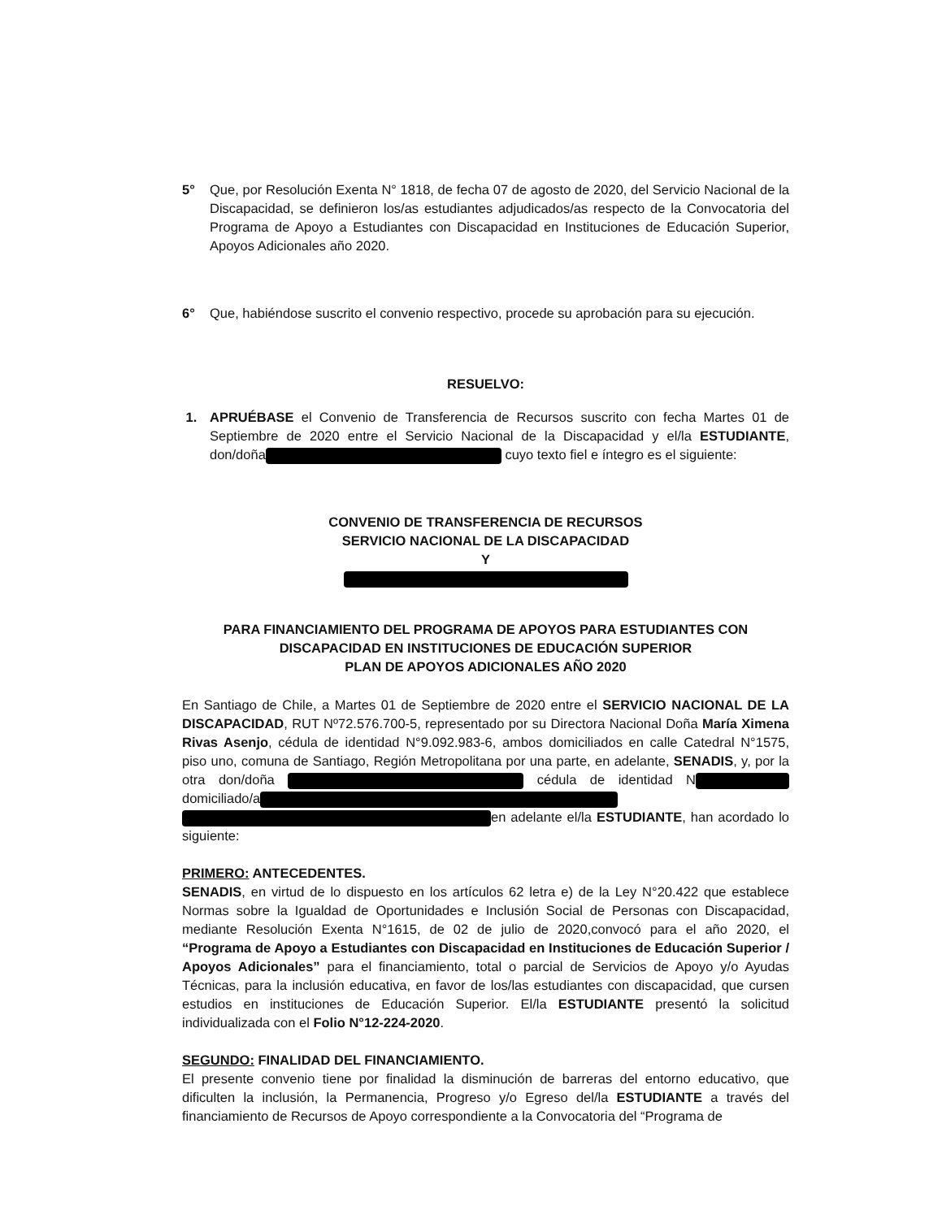5° Que, por Resolución Exenta N° 1818, de fecha 07 de agosto de 2020, del Servicio Nacional de la Discapacidad, se definieron los/as estudiantes adjudicados/as respecto de la Convocatoria del Programa de Apoyo a Estudiantes con Discapacidad en Instituciones de Educación Superior, Apoyos Adicionales año 2020.
6° Que, habiéndose suscrito el convenio respectivo, procede su aprobación para su ejecución.
RESUELVO:
1. APRUÉBASE el Convenio de Transferencia de Recursos suscrito con fecha Martes 01 de Septiembre de 2020 entre el Servicio Nacional de la Discapacidad y el/la ESTUDIANTE, don/doña cuyo texto fiel e íntegro es el siguiente:
CONVENIO DE TRANSFERENCIA DE RECURSOS
SERVICIO NACIONAL DE LA DISCAPACIDAD
Y
PARA FINANCIAMIENTO DEL PROGRAMA DE APOYOS PARA ESTUDIANTES CON DISCAPACIDAD EN INSTITUCIONES DE EDUCACIÓN SUPERIOR
PLAN DE APOYOS ADICIONALES AÑO 2020
En Santiago de Chile, a Martes 01 de Septiembre de 2020 entre el SERVICIO NACIONAL DE LA DISCAPACIDAD, RUT Nº72.576.700-5, representado por su Directora Nacional Doña María Ximena Rivas Asenjo, cédula de identidad N°9.092.983-6, ambos domiciliados en calle Catedral N°1575, piso uno, comuna de Santiago, Región Metropolitana por una parte, en adelante, SENADIS, y, por la otra don/doña cédula de identidad N domiciliado/a en adelante el/la ESTUDIANTE, han acordado lo siguiente:
PRIMERO: ANTECEDENTES.
SENADIS, en virtud de lo dispuesto en los artículos 62 letra e) de la Ley N°20.422 que establece Normas sobre la Igualdad de Oportunidades e Inclusión Social de Personas con Discapacidad, mediante Resolución Exenta N°1615, de 02 de julio de 2020,convocó para el año 2020, el “Programa de Apoyo a Estudiantes con Discapacidad en Instituciones de Educación Superior / Apoyos Adicionales” para el financiamiento, total o parcial de Servicios de Apoyo y/o Ayudas Técnicas, para la inclusión educativa, en favor de los/las estudiantes con discapacidad, que cursen estudios en instituciones de Educación Superior. El/la ESTUDIANTE presentó la solicitud individualizada con el Folio N°12-224-2020.
SEGUNDO: FINALIDAD DEL FINANCIAMIENTO.
El presente convenio tiene por finalidad la disminución de barreras del entorno educativo, que dificulten la inclusión, la Permanencia, Progreso y/o Egreso del/la ESTUDIANTE a través del financiamiento de Recursos de Apoyo correspondiente a la Convocatoria del “Programa de